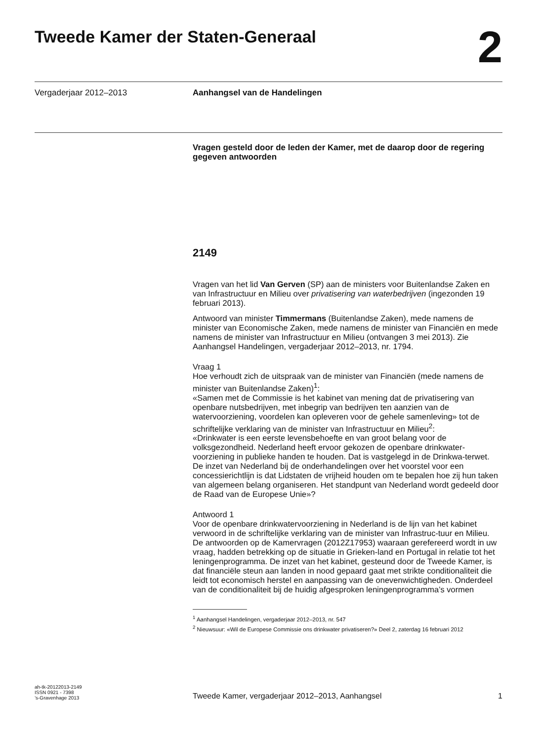Tweede Kamer der Staten-Generaal
2
Vergaderjaar 2012–2013 Aanhangsel van de Handelingen
Vragen gesteld door de leden der Kamer, met de daarop door de regering gegeven antwoorden
2149
Vragen van het lid Van Gerven (SP) aan de ministers voor Buitenlandse Zaken en van Infrastructuur en Milieu over privatisering van waterbedrijven (ingezonden 19 februari 2013).
Antwoord van minister Timmermans (Buitenlandse Zaken), mede namens de minister van Economische Zaken, mede namens de minister van Financiën en mede namens de minister van Infrastructuur en Milieu (ontvangen 3 mei 2013). Zie Aanhangsel Handelingen, vergaderjaar 2012–2013, nr. 1794.
Vraag 1
Hoe verhoudt zich de uitspraak van de minister van Financiën (mede namens de minister van Buitenlandse Zaken)<sup>1</sup>:
«Samen met de Commissie is het kabinet van mening dat de privatisering van openbare nutsbedrijven, met inbegrip van bedrijven ten aanzien van de watervoorziening, voordelen kan opleveren voor de gehele samenleving» tot de schriftelijke verklaring van de minister van Infrastructuur en Milieu<sup>2</sup>:
«Drinkwater is een eerste levensbehoefte en van groot belang voor de volksgezondheid. Nederland heeft ervoor gekozen de openbare drinkwater-voorziening in publieke handen te houden. Dat is vastgelegd in de Drinkwa-terwet. De inzet van Nederland bij de onderhandelingen over het voorstel voor een concessierichtlijn is dat Lidstaten de vrijheid houden om te bepalen hoe zij hun taken van algemeen belang organiseren. Het standpunt van Nederland wordt gedeeld door de Raad van de Europese Unie»?
Antwoord 1
Voor de openbare drinkwatervoorziening in Nederland is de lijn van het kabinet verwoord in de schriftelijke verklaring van de minister van Infrastruc-tuur en Milieu. De antwoorden op de Kamervragen (2012Z17953) waaraan gerefereerd wordt in uw vraag, hadden betrekking op de situatie in Grieken-land en Portugal in relatie tot het leningenprogramma. De inzet van het kabinet, gesteund door de Tweede Kamer, is dat financiële steun aan landen in nood gepaard gaat met strikte conditionaliteit die leidt tot economisch herstel en aanpassing van de onevenwichtigheden. Onderdeel van de conditionaliteit bij de huidig afgesproken leningenprogramma’s vormen
<sup>1</sup> Aanhangsel Handelingen, vergaderjaar 2012–2013, nr. 547
<sup>2</sup> Nieuwsuur: «Wil de Europese Commissie ons drinkwater privatiseren?» Deel 2, zaterdag 16 februari 2012
ah-tk-20122013-2149
ISSN 0921 - 7398
’s-Gravenhage 2013
Tweede Kamer, vergaderjaar 2012–2013, Aanhangsel
1